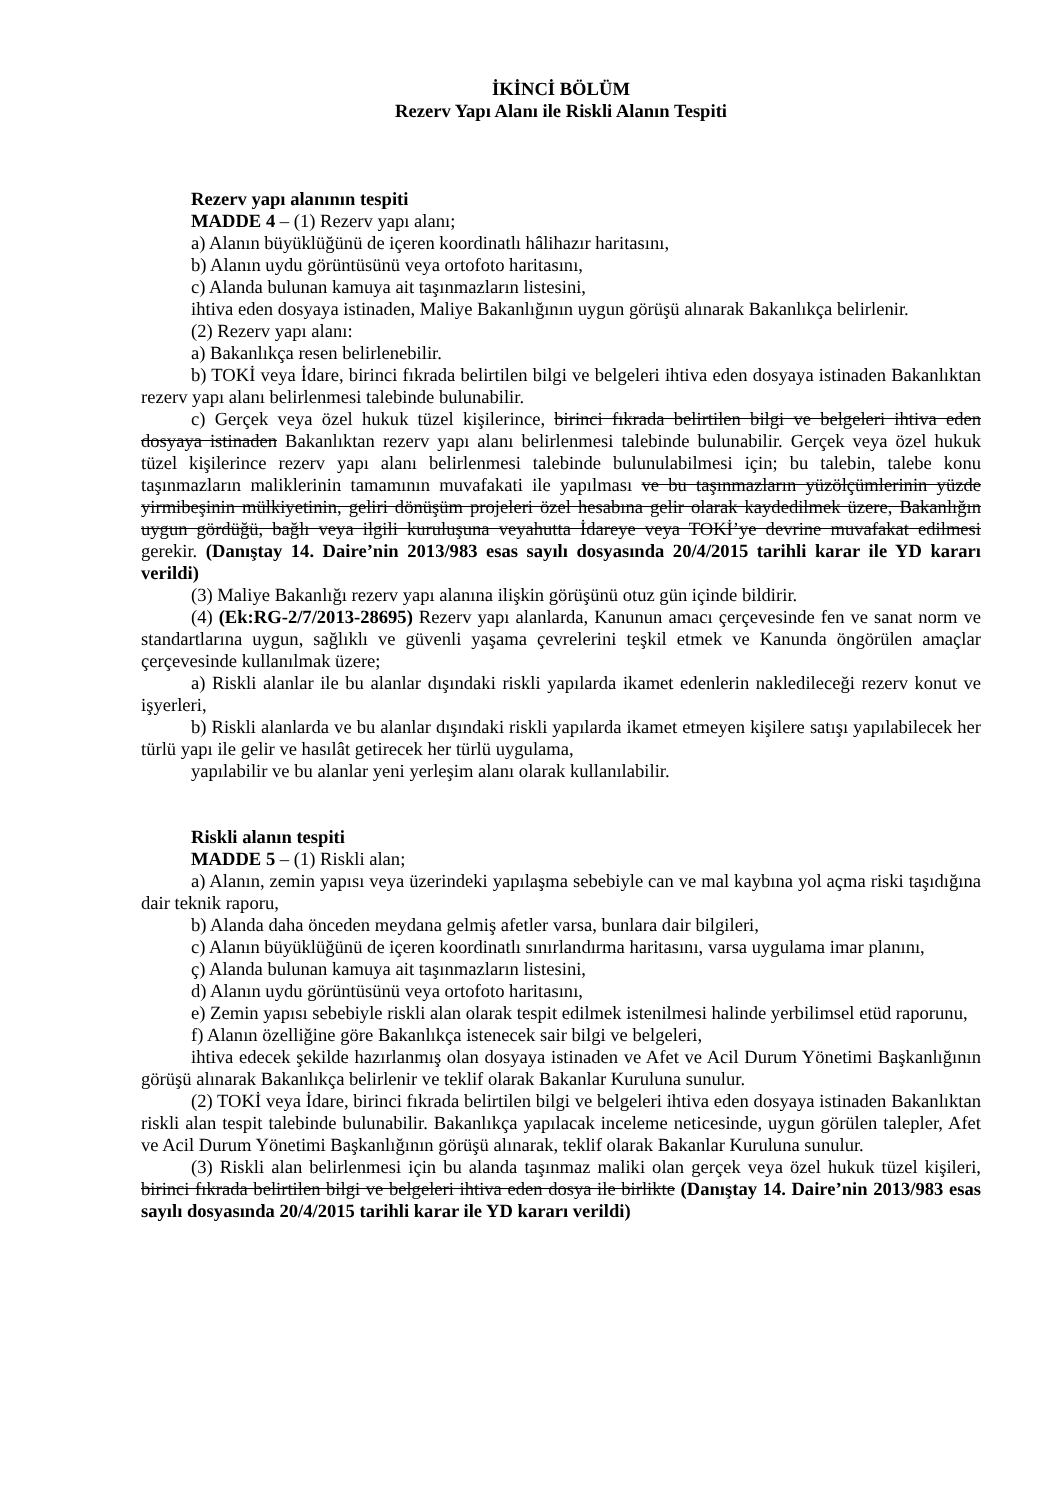İKİNCİ BÖLÜM
Rezerv Yapı Alanı ile Riskli Alanın Tespiti
Rezerv yapı alanının tespiti
MADDE 4 – (1) Rezerv yapı alanı;
a) Alanın büyüklüğünü de içeren koordinatlı hâlihazır haritasını,
b) Alanın uydu görüntüsünü veya ortofoto haritasını,
c) Alanda bulunan kamuya ait taşınmazların listesini,
ihtiva eden dosyaya istinaden, Maliye Bakanlığının uygun görüşü alınarak Bakanlıkça belirlenir.
(2) Rezerv yapı alanı:
a) Bakanlıkça resen belirlenebilir.
b) TOKİ veya İdare, birinci fıkrada belirtilen bilgi ve belgeleri ihtiva eden dosyaya istinaden Bakanlıktan rezerv yapı alanı belirlenmesi talebinde bulunabilir.
c) Gerçek veya özel hukuk tüzel kişilerince, birinci fıkrada belirtilen bilgi ve belgeleri ihtiva eden dosyaya istinaden Bakanlıktan rezerv yapı alanı belirlenmesi talebinde bulunabilir. Gerçek veya özel hukuk tüzel kişilerince rezerv yapı alanı belirlenmesi talebinde bulunulabilmesi için; bu talebin, talebe konu taşınmazların maliklerinin tamamının muvafakati ile yapılması ve bu taşınmazların yüzölçümlerinin yüzde yirmibeşinin mülkiyetinin, geliri dönüşüm projeleri özel hesabına gelir olarak kaydedilmek üzere, Bakanlığın uygun gördüğü, bağlı veya ilgili kuruluşuna veyahutta İdareye veya TOKİ’ye devrine muvafakat edilmesi gerekir. (Danıştay 14. Daire’nin 2013/983 esas sayılı dosyasında 20/4/2015 tarihli karar ile YD kararı verildi)
(3) Maliye Bakanlığı rezerv yapı alanına ilişkin görüşünü otuz gün içinde bildirir.
(4) (Ek:RG-2/7/2013-28695) Rezerv yapı alanlarda, Kanunun amacı çerçevesinde fen ve sanat norm ve standartlarına uygun, sağlıklı ve güvenli yaşama çevrelerini teşkil etmek ve Kanunda öngörülen amaçlar çerçevesinde kullanılmak üzere;
a) Riskli alanlar ile bu alanlar dışındaki riskli yapılarda ikamet edenlerin nakledileceği rezerv konut ve işyerleri,
b) Riskli alanlarda ve bu alanlar dışındaki riskli yapılarda ikamet etmeyen kişilere satışı yapılabilecek her türlü yapı ile gelir ve hasılât getirecek her türlü uygulama,
yapılabilir ve bu alanlar yeni yerleşim alanı olarak kullanılabilir.
Riskli alanın tespiti
MADDE 5 – (1) Riskli alan;
a) Alanın, zemin yapısı veya üzerindeki yapılaşma sebebiyle can ve mal kaybına yol açma riski taşıdığına dair teknik raporu,
b) Alanda daha önceden meydana gelmiş afetler varsa, bunlara dair bilgileri,
c) Alanın büyüklüğünü de içeren koordinatlı sınırlandırma haritasını, varsa uygulama imar planını,
ç) Alanda bulunan kamuya ait taşınmazların listesini,
d) Alanın uydu görüntüsünü veya ortofoto haritasını,
e) Zemin yapısı sebebiyle riskli alan olarak tespit edilmek istenilmesi halinde yerbilimsel etüd raporunu,
f) Alanın özelliğine göre Bakanlıkça istenecek sair bilgi ve belgeleri,
ihtiva edecek şekilde hazırlanmış olan dosyaya istinaden ve Afet ve Acil Durum Yönetimi Başkanlığının görüşü alınarak Bakanlıkça belirlenir ve teklif olarak Bakanlar Kuruluna sunulur.
(2) TOKİ veya İdare, birinci fıkrada belirtilen bilgi ve belgeleri ihtiva eden dosyaya istinaden Bakanlıktan riskli alan tespit talebinde bulunabilir. Bakanlıkça yapılacak inceleme neticesinde, uygun görülen talepler, Afet ve Acil Durum Yönetimi Başkanlığının görüşü alınarak, teklif olarak Bakanlar Kuruluna sunulur.
(3) Riskli alan belirlenmesi için bu alanda taşınmaz maliki olan gerçek veya özel hukuk tüzel kişileri, birinci fıkrada belirtilen bilgi ve belgeleri ihtiva eden dosya ile birlikte (Danıştay 14. Daire’nin 2013/983 esas sayılı dosyasında 20/4/2015 tarihli karar ile YD kararı verildi)